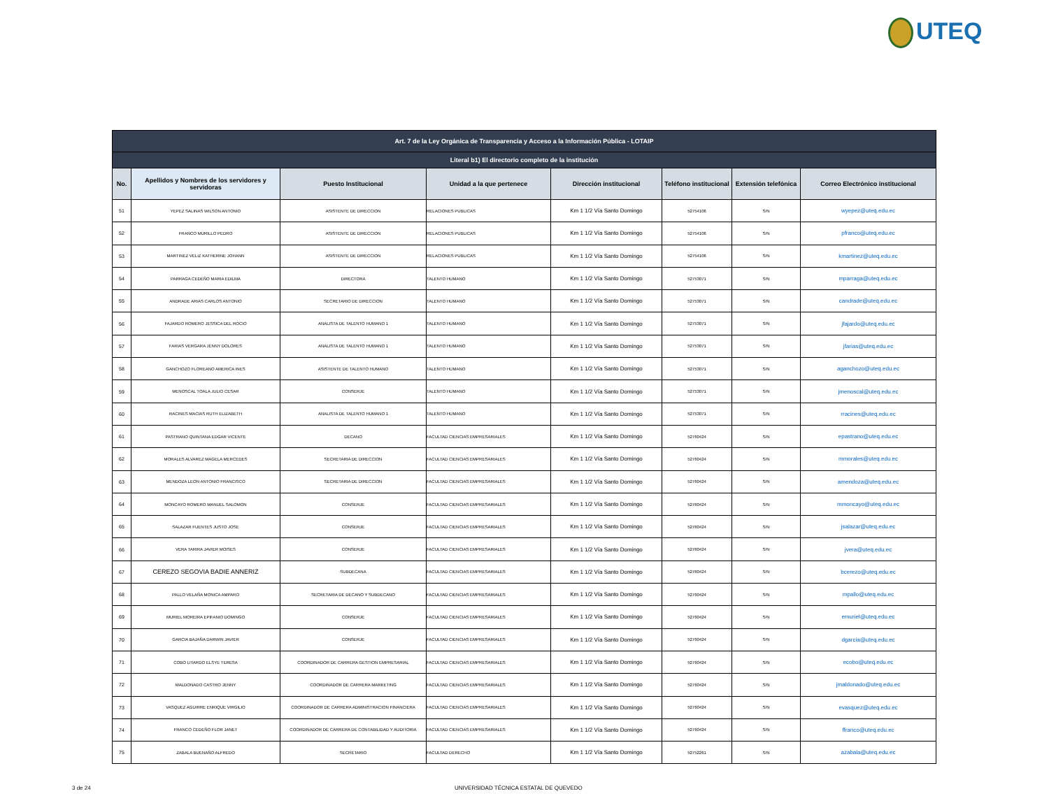UTEQ
| Art. 7 de la Ley Orgánica de Transparencia y Acceso a la Información Pública - LOTAIP | | | | | | | |
| --- | --- | --- | --- | --- | --- | --- | --- |
| Literal b1) El directorio completo de la institución | | | | | | | |
| No. | Apellidos y Nombres de los servidores y servidoras | Puesto Institucional | Unidad a la que pertenece | Dirección institucional | Teléfono institucional | Extensión telefónica | Correo Electrónico institucional |
| 51 | YEPEZ SALINAS WILSON ANTONIO | ASISTENTE DE DIRECCION | RELACIONES PUBLICAS | Km 1 1/2 Vía Santo Domingo | 52754106 | S/N | wyepez@uteq.edu.ec |
| 52 | FRANCO MURILLO PEDRO | ASISTENTE DE DIRECCION | RELACIONES PUBLICAS | Km 1 1/2 Vía Santo Domingo | 52754106 | S/N | pfranco@uteq.edu.ec |
| 53 | MARTINEZ VELIZ KATHERINE JOHANN | ASISTENTE DE DIRECCION | RELACIONES PUBLICAS | Km 1 1/2 Vía Santo Domingo | 52754106 | S/N | kmartinez@uteq.edu.ec |
| 54 | PARRAGA CEDEÑO MARIA EDILMA | DIRECTORA | TALENTO HUMANO | Km 1 1/2 Vía Santo Domingo | 52753071 | S/N | mparraga@uteq.edu.ec |
| 55 | ANDRADE ARIAS CARLOS ANTONIO | SECRETARIO DE DIRECCION | TALENTO HUMANO | Km 1 1/2 Vía Santo Domingo | 52753071 | S/N | candrade@uteq.edu.ec |
| 56 | FAJARDO ROMERO JESSICA DEL ROCIO | ANALISTA DE TALENTO HUMANO 1 | TALENTO HUMANO | Km 1 1/2 Vía Santo Domingo | 52753071 | S/N | jfajardo@uteq.edu.ec |
| 57 | FARIAS VERGARA JENNY DOLORES | ANALISTA DE TALENTO HUMANO 1 | TALENTO HUMANO | Km 1 1/2 Vía Santo Domingo | 52753071 | S/N | jfarias@uteq.edu.ec |
| 58 | GANCHOZO FLOREANO AMERICA INES | ASISTENTE DE TALENTO HUMANO | TALENTO HUMANO | Km 1 1/2 Vía Santo Domingo | 52753071 | S/N | aganchozo@uteq.edu.ec |
| 59 | MENOSCAL TOALA JULIO CESAR | CONSERJE | TALENTO HUMANO | Km 1 1/2 Vía Santo Domingo | 52753071 | S/N | jmenoscal@uteq.edu.ec |
| 60 | RACINES MACIAS RUTH ELIZABETH | ANALISTA DE TALENTO HUMANO 1 | TALENTO HUMANO | Km 1 1/2 Vía Santo Domingo | 52753071 | S/N | rracines@uteq.edu.ec |
| 61 | PASTRANO QUINTANA EDGAR VICENTE | DECANO | FACULTAD CIENCIAS EMPRESARIALES | Km 1 1/2 Vía Santo Domingo | 52760424 | S/N | epastrano@uteq.edu.ec |
| 62 | MORALES ALVAREZ MAGELA MERCEDES | SECRETARIA DE DIRECCION | FACULTAD CIENCIAS EMPRESARIALES | Km 1 1/2 Vía Santo Domingo | 52760424 | S/N | mmorales@uteq.edu.ec |
| 63 | MENDOZA LEON ANTONIO FRANCISCO | SECRETARIA DE DIRECCION | FACULTAD CIENCIAS EMPRESARIALES | Km 1 1/2 Vía Santo Domingo | 52760424 | S/N | amendoza@uteq.edu.ec |
| 64 | MONCAYO ROMERO MANUEL SALOMON | CONSERJE | FACULTAD CIENCIAS EMPRESARIALES | Km 1 1/2 Vía Santo Domingo | 52760424 | S/N | mmoncayo@uteq.edu.ec |
| 65 | SALAZAR FUENTES JUSTO JOSE | CONSERJE | FACULTAD CIENCIAS EMPRESARIALES | Km 1 1/2 Vía Santo Domingo | 52760424 | S/N | jsalazar@uteq.edu.ec |
| 66 | VERA TARIRA JAVIER MOISES | CONSERJE | FACULTAD CIENCIAS EMPRESARIALES | Km 1 1/2 Vía Santo Domingo | 52760424 | S/N | jvera@uteq.edu.ec |
| 67 | CEREZO SEGOVIA BADIE ANNERIZ | SUBDECANA | FACULTAD CIENCIAS EMPRESARIALES | Km 1 1/2 Vía Santo Domingo | 52760424 | S/N | bcerezo@uteq.edu.ec |
| 68 | PALLO VELAÑA MONICA AMPARO | SECRETARIA DE DECANO Y SUBDECANO | FACULTAD CIENCIAS EMPRESARIALES | Km 1 1/2 Vía Santo Domingo | 52760424 | S/N | mpallo@uteq.edu.ec |
| 69 | MURIEL MOREIRA EPIFANIO DOMINGO | CONSERJE | FACULTAD CIENCIAS EMPRESARIALES | Km 1 1/2 Vía Santo Domingo | 52760424 | S/N | emuriel@uteq.edu.ec |
| 70 | GARCIA BAJAÑA DARWIN JAVIER | CONSERJE | FACULTAD CIENCIAS EMPRESARIALES | Km 1 1/2 Vía Santo Domingo | 52760424 | S/N | dgarcia@uteq.edu.ec |
| 71 | COBO LITARDO ELSYE TERESA | COORDINADOR DE CARRERA GESTION EMPRESARIAL | FACULTAD CIENCIAS EMPRESARIALES | Km 1 1/2 Vía Santo Domingo | 52760424 | S/N | ecobo@uteq.edu.ec |
| 72 | MALDONADO CASTRO JENNY | COORDINADOR DE CARRERA MARKETING | FACULTAD CIENCIAS EMPRESARIALES | Km 1 1/2 Vía Santo Domingo | 52760424 | S/N | jmaldonado@uteq.edu.ec |
| 73 | VASQUEZ AGUIRRE ENRIQUE VIRGILIO | COORDINADOR DE CARRERA ADMINISTRACION FINANCIERA | FACULTAD CIENCIAS EMPRESARIALES | Km 1 1/2 Vía Santo Domingo | 52760424 | S/N | evasquez@uteq.edu.ec |
| 74 | FRANCO CEDEÑO FLOR JANET | COORDINADOR DE CARRERA DE CONTABILIDAD Y AUDITORIA | FACULTAD CIENCIAS EMPRESARIALES | Km 1 1/2 Vía Santo Domingo | 52760424 | S/N | ffranco@uteq.edu.ec |
| 75 | ZABALA BUENAÑO ALFREDO | SECRETARIO | FACULTAD DERECHO | Km 1 1/2 Vía Santo Domingo | 52752261 | S/N | azabala@uteq.edu.ec |
3 de 24
UNIVERSIDAD TÉCNICA ESTATAL DE QUEVEDO